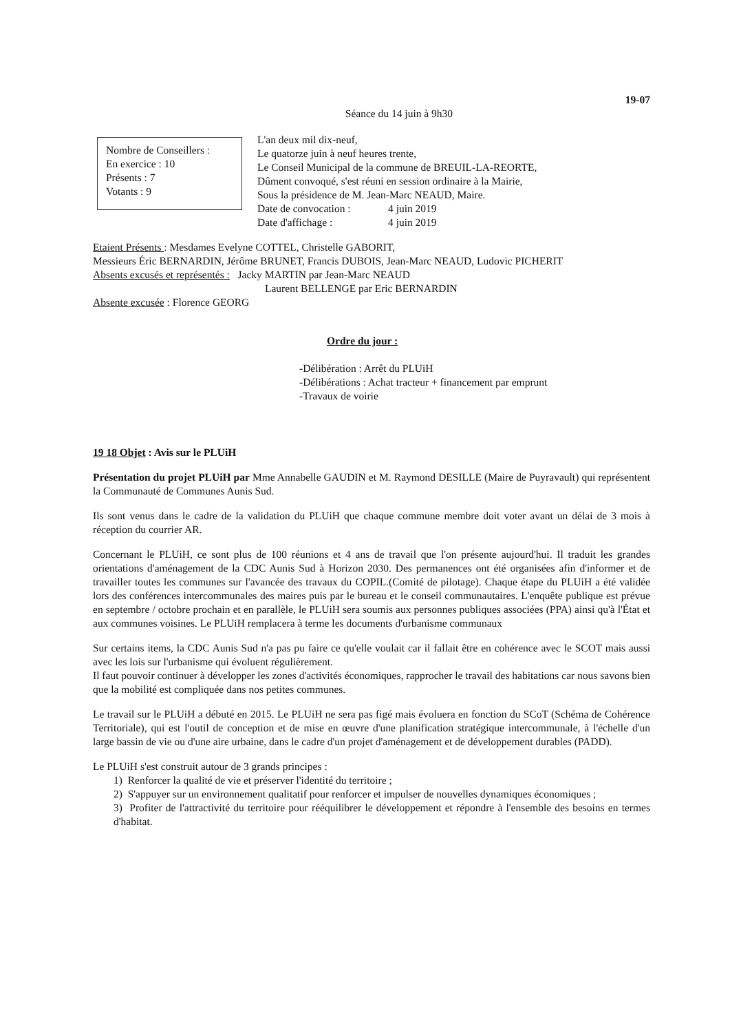19-07
Séance du 14 juin à 9h30
Nombre de Conseillers :
En exercice : 10
Présents : 7
Votants : 9
L'an deux mil dix-neuf,
Le quatorze juin à neuf heures trente,
Le Conseil Municipal de la commune de BREUIL-LA-REORTE,
Dûment convoqué, s'est réuni en session ordinaire à la Mairie,
Sous la présidence de M. Jean-Marc NEAUD, Maire.
Date de convocation : 4 juin 2019
Date d'affichage : 4 juin 2019
Etaient Présents : Mesdames Evelyne COTTEL, Christelle GABORIT,
Messieurs Éric BERNARDIN, Jérôme BRUNET, Francis DUBOIS, Jean-Marc NEAUD, Ludovic PICHERIT
Absents excusés et représentés : Jacky MARTIN par Jean-Marc NEAUD
Laurent BELLENGE par Eric BERNARDIN
Absente excusée : Florence GEORG
Ordre du jour :
-Délibération : Arrêt du PLUiH
-Délibérations : Achat tracteur + financement par emprunt
-Travaux de voirie
19 18 Objet : Avis sur le PLUiH
Présentation du projet PLUiH par Mme Annabelle GAUDIN et M. Raymond DESILLE (Maire de Puyravault) qui représentent la Communauté de Communes Aunis Sud.
Ils sont venus dans le cadre de la validation du PLUiH que chaque commune membre doit voter avant un délai de 3 mois à réception du courrier AR.
Concernant le PLUiH, ce sont plus de 100 réunions et 4 ans de travail que l'on présente aujourd'hui. Il traduit les grandes orientations d'aménagement de la CDC Aunis Sud à Horizon 2030. Des permanences ont été organisées afin d'informer et de travailler toutes les communes sur l'avancée des travaux du COPIL.(Comité de pilotage). Chaque étape du PLUiH a été validée lors des conférences intercommunales des maires puis par le bureau et le conseil communautaires. L'enquête publique est prévue en septembre / octobre prochain et en parallèle, le PLUiH sera soumis aux personnes publiques associées (PPA) ainsi qu'à l'État et aux communes voisines. Le PLUiH remplacera à terme les documents d'urbanisme communaux
Sur certains items, la CDC Aunis Sud n'a pas pu faire ce qu'elle voulait car il fallait être en cohérence avec le SCOT mais aussi avec les lois sur l'urbanisme qui évoluent régulièrement.
Il faut pouvoir continuer à développer les zones d'activités économiques, rapprocher le travail des habitations car nous savons bien que la mobilité est compliquée dans nos petites communes.
Le travail sur le PLUiH a débuté en 2015. Le PLUiH ne sera pas figé mais évoluera en fonction du SCoT (Schéma de Cohérence Territoriale), qui est l'outil de conception et de mise en œuvre d'une planification stratégique intercommunale, à l'échelle d'un large bassin de vie ou d'une aire urbaine, dans le cadre d'un projet d'aménagement et de développement durables (PADD).
Le PLUiH s'est construit autour de 3 grands principes :
1) Renforcer la qualité de vie et préserver l'identité du territoire ;
2) S'appuyer sur un environnement qualitatif pour renforcer et impulser de nouvelles dynamiques économiques ;
3) Profiter de l'attractivité du territoire pour rééquilibrer le développement et répondre à l'ensemble des besoins en termes d'habitat.